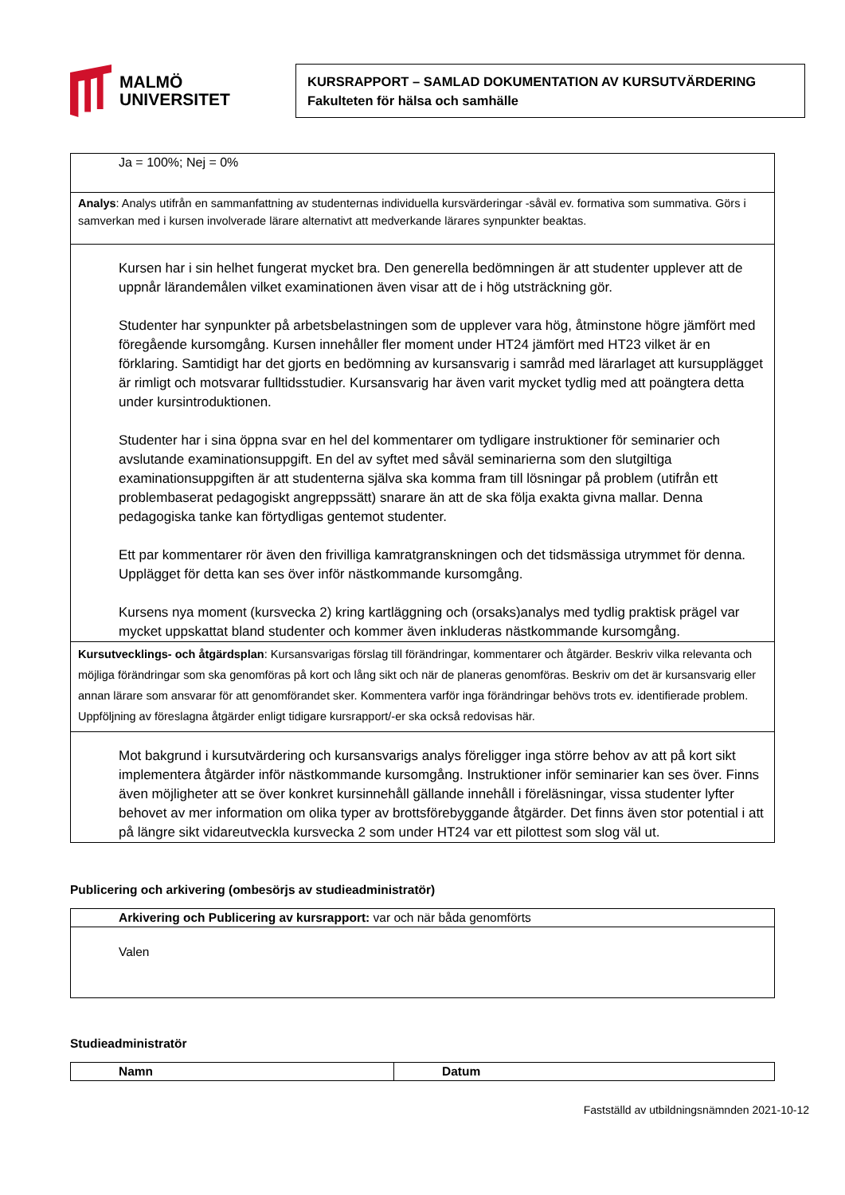MALMÖ
UNIVERSITET
KURSRAPPORT – SAMLAD DOKUMENTATION AV KURSUTVÄRDERING
Fakulteten för hälsa och samhälle
| Ja = 100%; Nej = 0% |
| Analys : Analys utifrån en sammanfattning av studenternas individuella kursvärderingar -såväl ev. formativa som summativa. Görs i samverkan med i kursen involverade lärare alternativt att medverkande lärares synpunkter beaktas. |
| Kursen har i sin helhet fungerat mycket bra. Den generella bedömningen är att studenter upplever att de uppnår lärandemålen vilket examinationen även visar att de i hög utsträckning gör. Studenter har synpunkter på arbetsbelastningen som de upplever vara hög, åtminstone högre jämfört med föregående kursomgång. Kursen innehåller fler moment under HT24 jämfört med HT23 vilket är en förklaring. Samtidigt har det gjorts en bedömning av kursansvarig i samråd med lärarlaget att kursupplägget är rimligt och motsvarar fulltidsstudier. Kursansvarig har även varit mycket tydlig med att poängtera detta under kursintroduktionen. Studenter har i sina öppna svar en hel del kommentarer om tydligare instruktioner för seminarier och avslutande examinationsuppgift. En del av syftet med såväl seminarierna som den slutgiltiga examinationsuppgiften är att studenterna själva ska komma fram till lösningar på problem (utifrån ett problembaserat pedagogiskt angreppssätt) snarare än att de ska följa exakta givna mallar. Denna pedagogiska tanke kan förtydligas gentemot studenter. Ett par kommentarer rör även den frivilliga kamratgranskningen och det tidsmässiga utrymmet för denna. Upplägget för detta kan ses över inför nästkommande kursomgång. Kursens nya moment (kursvecka 2) kring kartläggning och (orsaks)analys med tydlig praktisk prägel var mycket uppskattat bland studenter och kommer även inkluderas nästkommande kursomgång. |
| Kursutvecklings- och åtgärdsplan : Kursansvarigas förslag till förändringar, kommentarer och åtgärder. Beskriv vilka relevanta och möjliga förändringar som ska genomföras på kort och lång sikt och när de planeras genomföras. Beskriv om det är kursansvarig eller annan lärare som ansvarar för att genomförandet sker. Kommentera varför inga förändringar behövs trots ev. identifierade problem. Uppföljning av föreslagna åtgärder enligt tidigare kursrapport/-er ska också redovisas här. |
| Mot bakgrund i kursutvärdering och kursansvarigs analys föreligger inga större behov av att på kort sikt implementera åtgärder inför nästkommande kursomgång. Instruktioner inför seminarier kan ses över. Finns även möjligheter att se över konkret kursinnehåll gällande innehåll i föreläsningar, vissa studenter lyfter behovet av mer information om olika typer av brottsförebyggande åtgärder. Det finns även stor potential i att på längre sikt vidareutveckla kursvecka 2 som under HT24 var ett pilottest som slog väl ut. |
Publicering och arkivering (ombesörjs av studieadministratör)
| Arkivering och Publicering av kursrapport: var och när båda genomförts |
| Valen |
Studieadministratör
| Namn | Datum |
Fastställd av utbildningsnämnden 2021-10-12